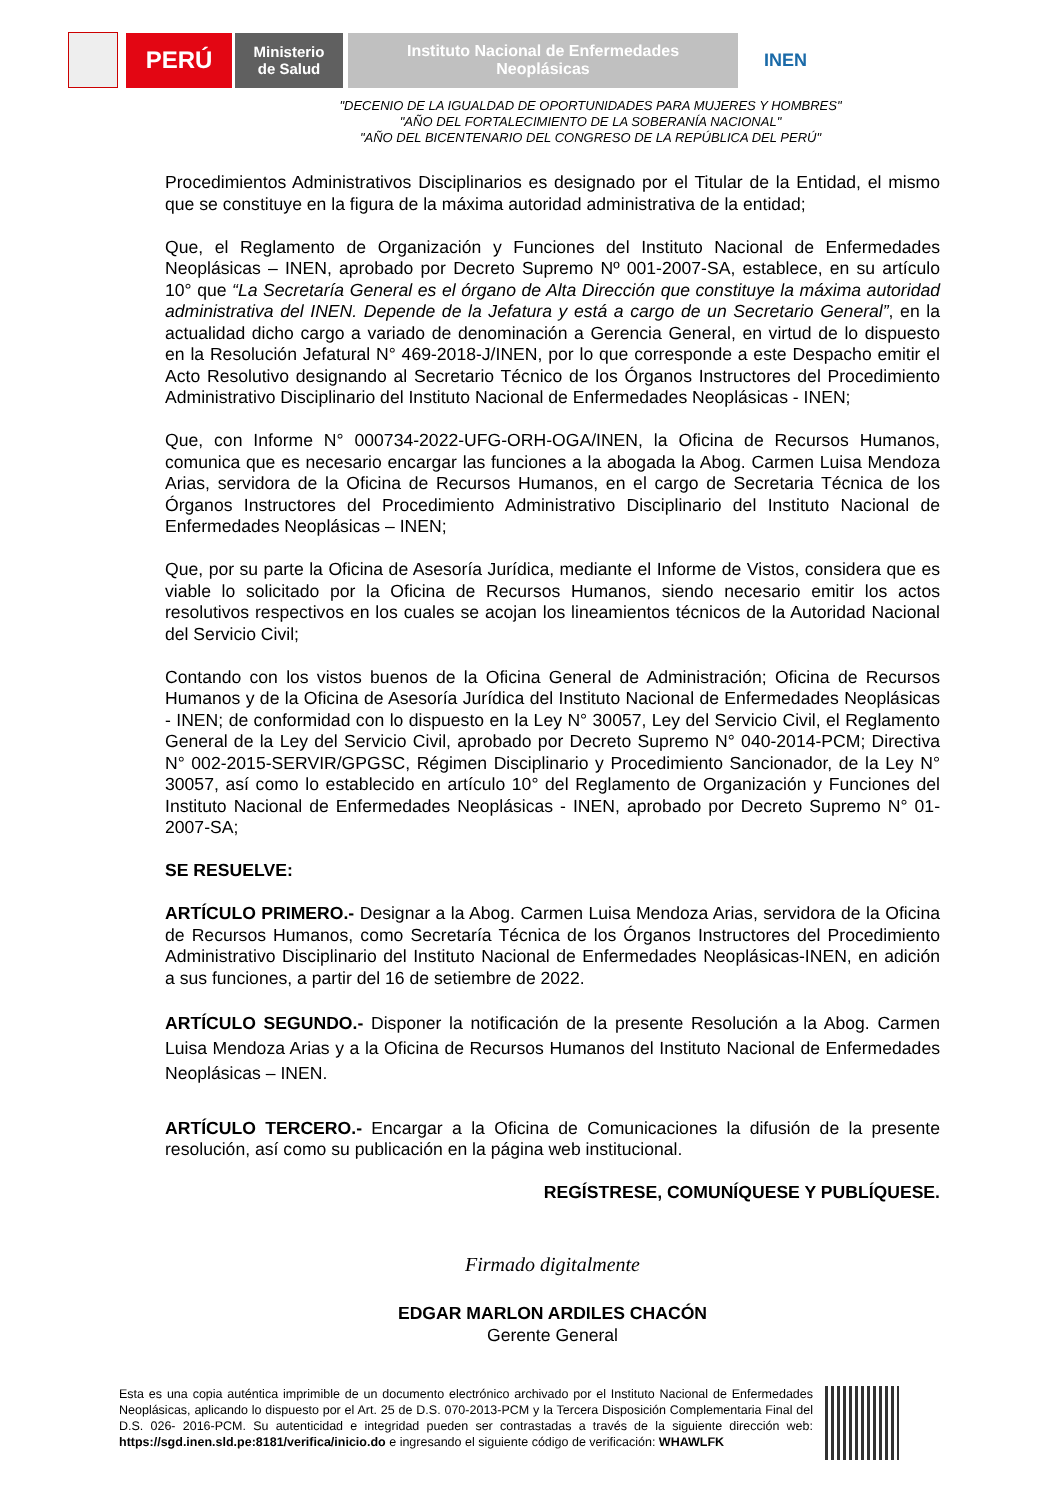PERÚ
Ministerio
de Salud
Instituto Nacional de Enfermedades
Neoplásicas
INEN
"DECENIO DE LA IGUALDAD DE OPORTUNIDADES PARA MUJERES Y HOMBRES"
"AÑO DEL FORTALECIMIENTO DE LA SOBERANÍA NACIONAL"
"AÑO DEL BICENTENARIO DEL CONGRESO DE LA REPÚBLICA DEL PERÚ"
Procedimientos Administrativos Disciplinarios es designado por el Titular de la Entidad, el mismo que se constituye en la figura de la máxima autoridad administrativa de la entidad;
Que, el Reglamento de Organización y Funciones del Instituto Nacional de Enfermedades Neoplásicas – INEN, aprobado por Decreto Supremo Nº 001-2007-SA, establece, en su artículo 10° que “La Secretaría General es el órgano de Alta Dirección que constituye la máxima autoridad administrativa del INEN. Depende de la Jefatura y está a cargo de un Secretario General”, en la actualidad dicho cargo a variado de denominación a Gerencia General, en virtud de lo dispuesto en la Resolución Jefatural N° 469-2018-J/INEN, por lo que corresponde a este Despacho emitir el Acto Resolutivo designando al Secretario Técnico de los Órganos Instructores del Procedimiento Administrativo Disciplinario del Instituto Nacional de Enfermedades Neoplásicas - INEN;
Que, con Informe N° 000734-2022-UFG-ORH-OGA/INEN, la Oficina de Recursos Humanos, comunica que es necesario encargar las funciones a la abogada la Abog. Carmen Luisa Mendoza Arias, servidora de la Oficina de Recursos Humanos, en el cargo de Secretaria Técnica de los Órganos Instructores del Procedimiento Administrativo Disciplinario del Instituto Nacional de Enfermedades Neoplásicas – INEN;
Que, por su parte la Oficina de Asesoría Jurídica, mediante el Informe de Vistos, considera que es viable lo solicitado por la Oficina de Recursos Humanos, siendo necesario emitir los actos resolutivos respectivos en los cuales se acojan los lineamientos técnicos de la Autoridad Nacional del Servicio Civil;
Contando con los vistos buenos de la Oficina General de Administración; Oficina de Recursos Humanos y de la Oficina de Asesoría Jurídica del Instituto Nacional de Enfermedades Neoplásicas - INEN; de conformidad con lo dispuesto en la Ley N° 30057, Ley del Servicio Civil, el Reglamento General de la Ley del Servicio Civil, aprobado por Decreto Supremo N° 040-2014-PCM; Directiva N° 002-2015-SERVIR/GPGSC, Régimen Disciplinario y Procedimiento Sancionador, de la Ley N° 30057, así como lo establecido en artículo 10° del Reglamento de Organización y Funciones del Instituto Nacional de Enfermedades Neoplásicas - INEN, aprobado por Decreto Supremo N° 01-2007-SA;
SE RESUELVE:
ARTÍCULO PRIMERO.- Designar a la Abog. Carmen Luisa Mendoza Arias, servidora de la Oficina de Recursos Humanos, como Secretaría Técnica de los Órganos Instructores del Procedimiento Administrativo Disciplinario del Instituto Nacional de Enfermedades Neoplásicas-INEN, en adición a sus funciones, a partir del 16 de setiembre de 2022.
ARTÍCULO SEGUNDO.- Disponer la notificación de la presente Resolución a la Abog. Carmen Luisa Mendoza Arias y a la Oficina de Recursos Humanos del Instituto Nacional de Enfermedades Neoplásicas – INEN.
ARTÍCULO TERCERO.- Encargar a la Oficina de Comunicaciones la difusión de la presente resolución, así como su publicación en la página web institucional.
REGÍSTRESE, COMUNÍQUESE Y PUBLÍQUESE.
Firmado digitalmente
EDGAR MARLON ARDILES CHACÓN
Gerente General
Esta es una copia auténtica imprimible de un documento electrónico archivado por el Instituto Nacional de Enfermedades Neoplásicas, aplicando lo dispuesto por el Art. 25 de D.S. 070-2013-PCM y la Tercera Disposición Complementaria Final del D.S. 026- 2016-PCM. Su autenticidad e integridad pueden ser contrastadas a través de la siguiente dirección web: https://sgd.inen.sld.pe:8181/verifica/inicio.do e ingresando el siguiente código de verificación: WHAWLFK